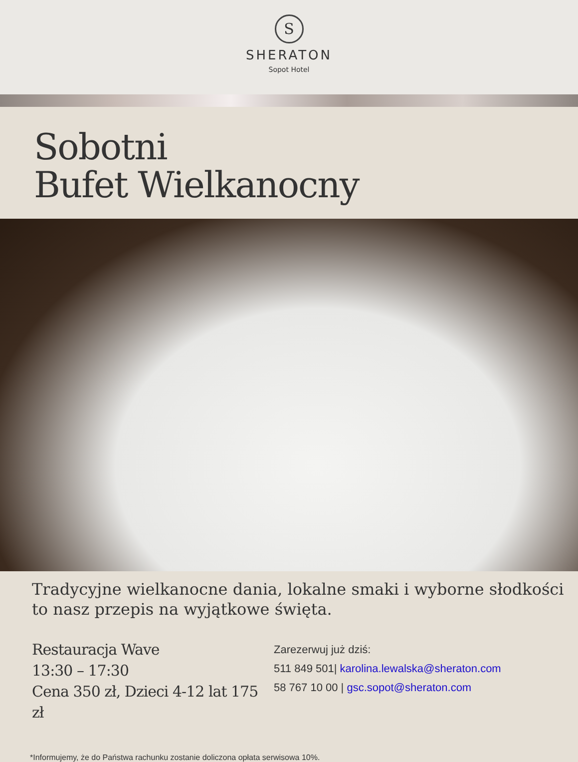S
SHERATON
Sopot Hotel
Sobotni
Bufet Wielkanocny
Tradycyjne wielkanocne dania, lokalne smaki i wyborne słodkości
to nasz przepis na wyjątkowe święta.
Restauracja Wave
13:30 – 17:30
Cena 350 zł, Dzieci 4-12 lat 175 zł
Zarezerwuj już dziś:
511 849 501| karolina.lewalska@sheraton.com
58 767 10 00 | gsc.sopot@sheraton.com
*Informujemy, że do Państwa rachunku zostanie doliczona opłata serwisowa 10%.